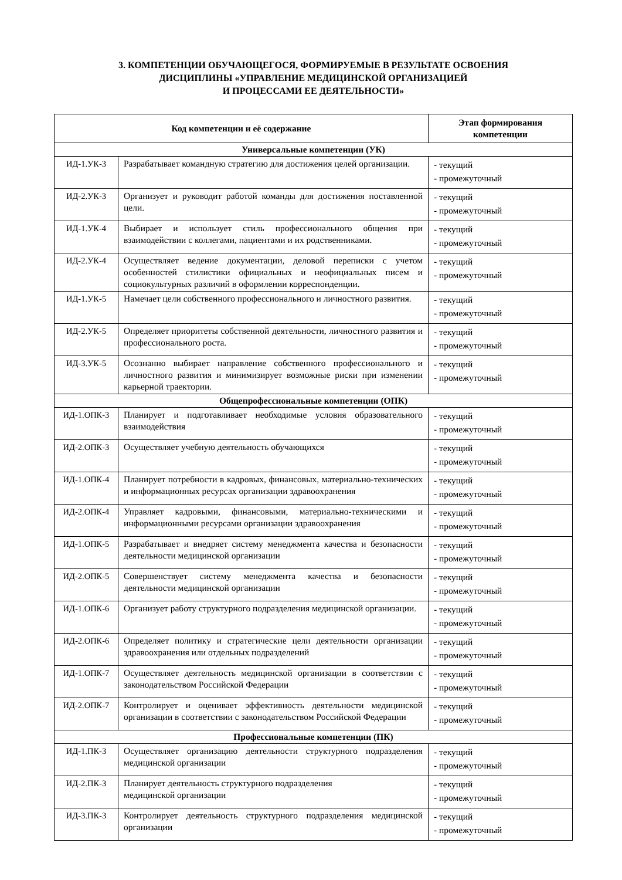3. КОМПЕТЕНЦИИ ОБУЧАЮЩЕГОСЯ, ФОРМИРУЕМЫЕ В РЕЗУЛЬТАТЕ ОСВОЕНИЯ
ДИСЦИПЛИНЫ «УПРАВЛЕНИЕ МЕДИЦИНСКОЙ ОРГАНИЗАЦИЕЙ
И ПРОЦЕССАМИ ЕЕ ДЕЯТЕЛЬНОСТИ»
| Код компетенции и её содержание | | Этап формирования компетенции |
| --- | --- | --- |
| Универсальные компетенции (УК) | | |
| ИД-1.УК-3 | Разрабатывает командную стратегию для достижения целей организации. | - текущий - промежуточный |
| ИД-2.УК-3 | Организует и руководит работой команды для достижения поставленной цели. | - текущий - промежуточный |
| ИД-1.УК-4 | Выбирает и использует стиль профессионального общения при взаимодействии с коллегами, пациентами и их родственниками. | - текущий - промежуточный |
| ИД-2.УК-4 | Осуществляет ведение документации, деловой переписки с учетом особенностей стилистики официальных и неофициальных писем и социокультурных различий в оформлении корреспонденции. | - текущий - промежуточный |
| ИД-1.УК-5 | Намечает цели собственного профессионального и личностного развития. | - текущий - промежуточный |
| ИД-2.УК-5 | Определяет приоритеты собственной деятельности, личностного развития и профессионального роста. | - текущий - промежуточный |
| ИД-3.УК-5 | Осознанно выбирает направление собственного профессионального и личностного развития и минимизирует возможные риски при изменении карьерной траектории. | - текущий - промежуточный |
| Общепрофессиональные компетенции (ОПК) | | |
| ИД-1.ОПК-3 | Планирует и подготавливает необходимые условия образовательного взаимодействия | - текущий - промежуточный |
| ИД-2.ОПК-3 | Осуществляет учебную деятельность обучающихся | - текущий - промежуточный |
| ИД-1.ОПК-4 | Планирует потребности в кадровых, финансовых, материально-технических и информационных ресурсах организации здравоохранения | - текущий - промежуточный |
| ИД-2.ОПК-4 | Управляет кадровыми, финансовыми, материально-техническими и информационными ресурсами организации здравоохранения | - текущий - промежуточный |
| ИД-1.ОПК-5 | Разрабатывает и внедряет систему менеджмента качества и безопасности деятельности медицинской организации | - текущий - промежуточный |
| ИД-2.ОПК-5 | Совершенствует систему менеджмента качества и безопасности деятельности медицинской организации | - текущий - промежуточный |
| ИД-1.ОПК-6 | Организует работу структурного подразделения медицинской организации. | - текущий - промежуточный |
| ИД-2.ОПК-6 | Определяет политику и стратегические цели деятельности организации здравоохранения или отдельных подразделений | - текущий - промежуточный |
| ИД-1.ОПК-7 | Осуществляет деятельность медицинской организации в соответствии с законодательством Российской Федерации | - текущий - промежуточный |
| ИД-2.ОПК-7 | Контролирует и оценивает эффективность деятельности медицинской организации в соответствии с законодательством Российской Федерации | - текущий - промежуточный |
| Профессиональные компетенции (ПК) | | |
| ИД-1.ПК-3 | Осуществляет организацию деятельности структурного подразделения медицинской организации | - текущий - промежуточный |
| ИД-2.ПК-3 | Планирует деятельность структурного подразделения медицинской организации | - текущий - промежуточный |
| ИД-3.ПК-3 | Контролирует деятельность структурного подразделения медицинской организации | - текущий - промежуточный |